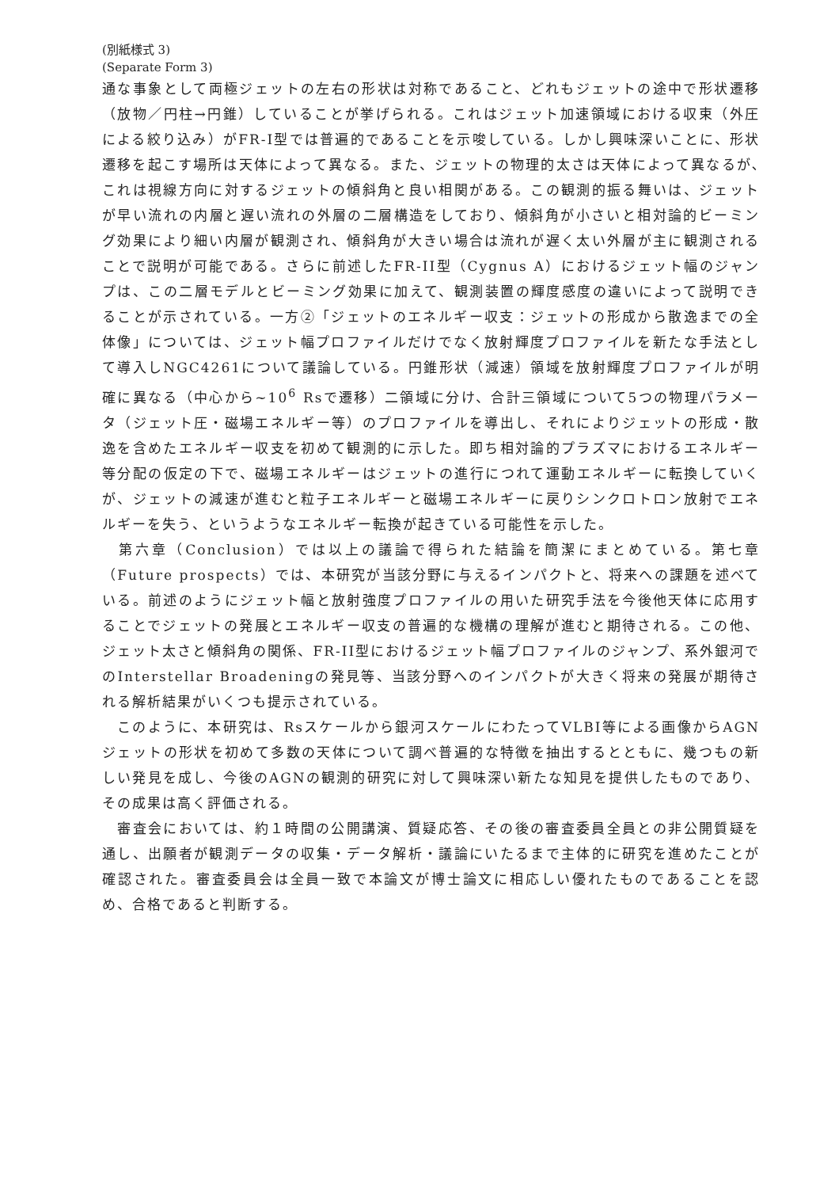(別紙様式 3)
(Separate Form 3)
通な事象として両極ジェットの左右の形状は対称であること、どれもジェットの途中で形状遷移（放物／円柱→円錐）していることが挙げられる。これはジェット加速領域における収束（外圧による絞り込み）がFR-I型では普遍的であることを示唆している。しかし興味深いことに、形状遷移を起こす場所は天体によって異なる。また、ジェットの物理的太さは天体によって異なるが､これは視線方向に対するジェットの傾斜角と良い相関がある。この観測的振る舞いは、ジェットが早い流れの内層と遅い流れの外層の二層構造をしており、傾斜角が小さいと相対論的ビーミング効果により細い内層が観測され、傾斜角が大きい場合は流れが遅く太い外層が主に観測されることで説明が可能である。さらに前述したFR-II型（Cygnus A）におけるジェット幅のジャンプは、この二層モデルとビーミング効果に加えて、観測装置の輝度感度の違いによって説明できることが示されている。一方②「ジェットのエネルギー収支：ジェットの形成から散逸までの全体像」については、ジェット幅プロファイルだけでなく放射輝度プロファイルを新たな手法として導入しNGC4261について議論している。円錐形状（減速）領域を放射輝度プロファイルが明確に異なる（中心から~10<sup>6</sup> Rsで遷移）二領域に分け、合計三領域について5つの物理パラメータ（ジェット圧・磁場エネルギー等）のプロファイルを導出し、それによりジェットの形成・散逸を含めたエネルギー収支を初めて観測的に示した。即ち相対論的プラズマにおけるエネルギー等分配の仮定の下で、磁場エネルギーはジェットの進行につれて運動エネルギーに転換していくが、ジェットの減速が進むと粒子エネルギーと磁場エネルギーに戻りシンクロトロン放射でエネルギーを失う、というようなエネルギー転換が起きている可能性を示した。
　第六章（Conclusion）では以上の議論で得られた結論を簡潔にまとめている。第七章（Future prospects）では、本研究が当該分野に与えるインパクトと、将来への課題を述べている。前述のようにジェット幅と放射強度プロファイルの用いた研究手法を今後他天体に応用することでジェットの発展とエネルギー収支の普遍的な機構の理解が進むと期待される。この他、ジェット太さと傾斜角の関係、FR-II型におけるジェット幅プロファイルのジャンプ、系外銀河でのInterstellar Broadeningの発見等、当該分野へのインパクトが大きく将来の発展が期待される解析結果がいくつも提示されている。
　このように、本研究は、Rsスケールから銀河スケールにわたってVLBI等による画像からAGNジェットの形状を初めて多数の天体について調べ普遍的な特徴を抽出するとともに、幾つもの新しい発見を成し、今後のAGNの観測的研究に対して興味深い新たな知見を提供したものであり、その成果は高く評価される。
　審査会においては、約１時間の公開講演、質疑応答、その後の審査委員全員との非公開質疑を通し、出願者が観測データの収集・データ解析・議論にいたるまで主体的に研究を進めたことが確認された。審査委員会は全員一致で本論文が博士論文に相応しい優れたものであることを認め、合格であると判断する。